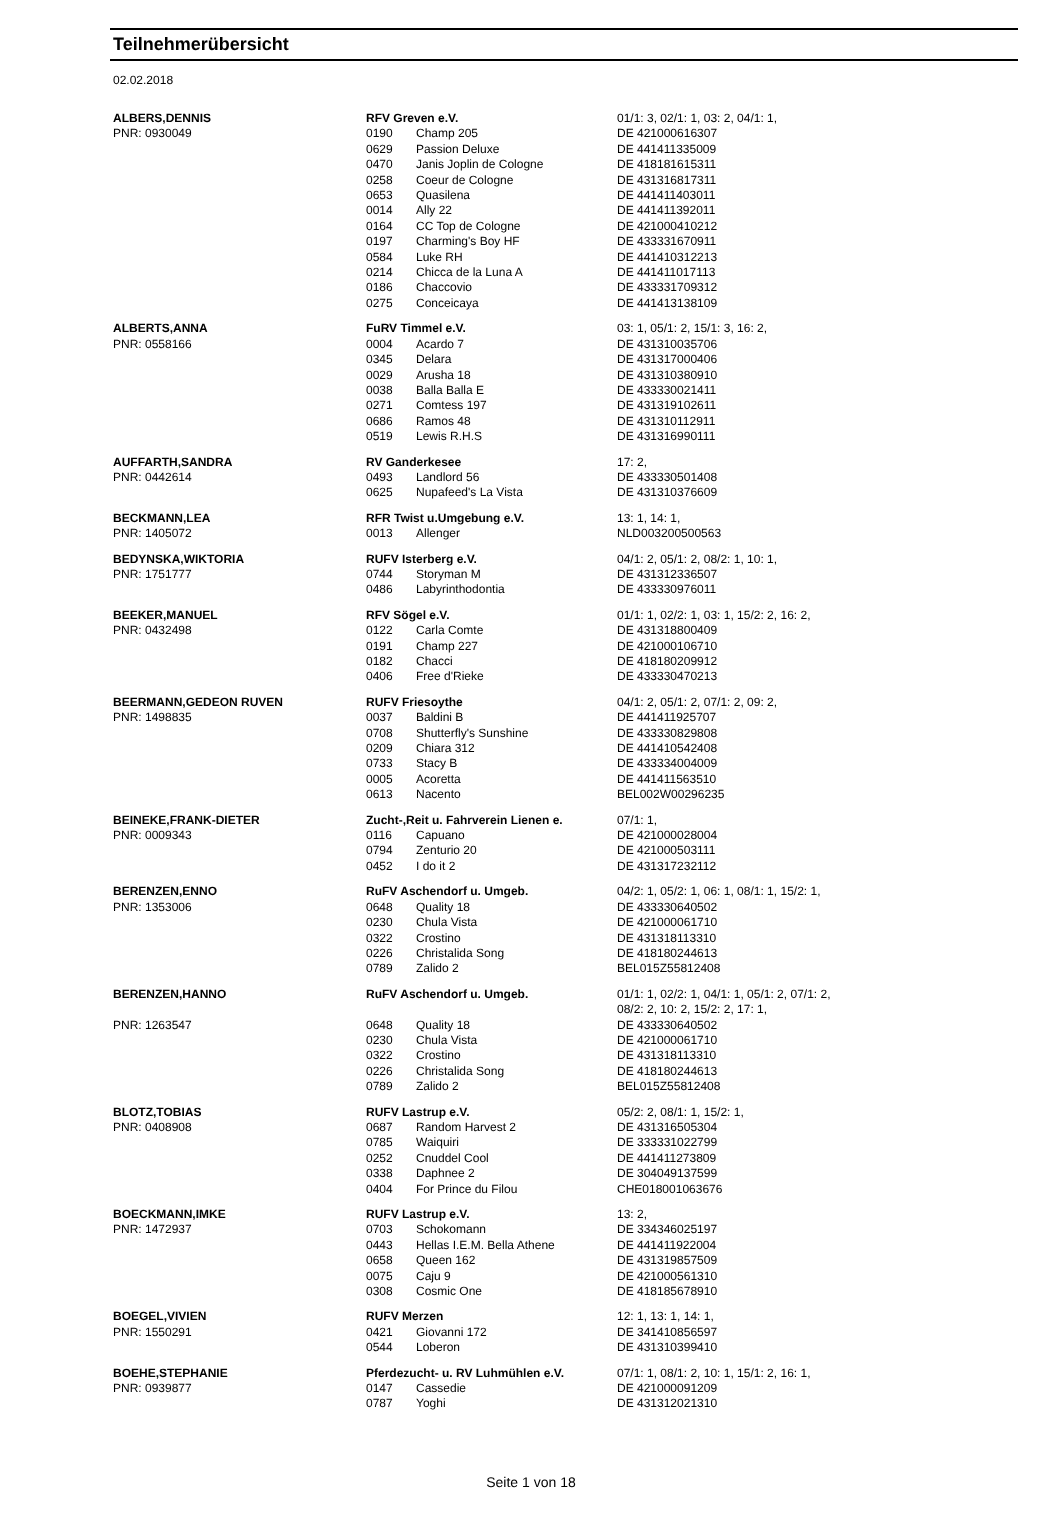Teilnehmerübersicht
02.02.2018
| ALBERS,DENNIS | RFV Greven e.V. | | 01/1: 3, 02/1: 1, 03: 2, 04/1: 1, |
| PNR: 0930049 | 0190 | Champ 205 | DE 421000616307 |
| | 0629 | Passion Deluxe | DE 441411335009 |
| | 0470 | Janis Joplin de Cologne | DE 418181615311 |
| | 0258 | Coeur de Cologne | DE 431316817311 |
| | 0653 | Quasilena | DE 441411403011 |
| | 0014 | Ally 22 | DE 441411392011 |
| | 0164 | CC Top de Cologne | DE 421000410212 |
| | 0197 | Charming's Boy HF | DE 433331670911 |
| | 0584 | Luke RH | DE 441410312213 |
| | 0214 | Chicca de la Luna A | DE 441411017113 |
| | 0186 | Chaccovio | DE 433331709312 |
| | 0275 | Conceicaya | DE 441413138109 |
| ALBERTS,ANNA | FuRV Timmel e.V. | | 03: 1, 05/1: 2, 15/1: 3, 16: 2, |
| PNR: 0558166 | 0004 | Acardo 7 | DE 431310035706 |
| | 0345 | Delara | DE 431317000406 |
| | 0029 | Arusha 18 | DE 431310380910 |
| | 0038 | Balla Balla E | DE 433330021411 |
| | 0271 | Comtess 197 | DE 431319102611 |
| | 0686 | Ramos 48 | DE 431310112911 |
| | 0519 | Lewis R.H.S | DE 431316990111 |
| AUFFARTH,SANDRA | RV Ganderkesee | | 17: 2, |
| PNR: 0442614 | 0493 | Landlord 56 | DE 433330501408 |
| | 0625 | Nupafeed's La Vista | DE 431310376609 |
| BECKMANN,LEA | RFR Twist u.Umgebung e.V. | | 13: 1, 14: 1, |
| PNR: 1405072 | 0013 | Allenger | NLD003200500563 |
| BEDYNSKA,WIKTORIA | RUFV Isterberg e.V. | | 04/1: 2, 05/1: 2, 08/2: 1, 10: 1, |
| PNR: 1751777 | 0744 | Storyman M | DE 431312336507 |
| | 0486 | Labyrinthodontia | DE 433330976011 |
| BEEKER,MANUEL | RFV Sögel e.V. | | 01/1: 1, 02/2: 1, 03: 1, 15/2: 2, 16: 2, |
| PNR: 0432498 | 0122 | Carla Comte | DE 431318800409 |
| | 0191 | Champ 227 | DE 421000106710 |
| | 0182 | Chacci | DE 418180209912 |
| | 0406 | Free d'Rieke | DE 433330470213 |
| BEERMANN,GEDEON RUVEN | RUFV Friesoythe | | 04/1: 2, 05/1: 2, 07/1: 2, 09: 2, |
| PNR: 1498835 | 0037 | Baldini B | DE 441411925707 |
| | 0708 | Shutterfly's Sunshine | DE 433330829808 |
| | 0209 | Chiara 312 | DE 441410542408 |
| | 0733 | Stacy B | DE 433334004009 |
| | 0005 | Acoretta | DE 441411563510 |
| | 0613 | Nacento | BEL002W00296235 |
| BEINEKE,FRANK-DIETER | Zucht-,Reit u. Fahrverein Lienen e. | | 07/1: 1, |
| PNR: 0009343 | 0116 | Capuano | DE 421000028004 |
| | 0794 | Zenturio 20 | DE 421000503111 |
| | 0452 | I do it 2 | DE 431317232112 |
| BERENZEN,ENNO | RuFV Aschendorf u. Umgeb. | | 04/2: 1, 05/2: 1, 06: 1, 08/1: 1, 15/2: 1, |
| PNR: 1353006 | 0648 | Quality 18 | DE 433330640502 |
| | 0230 | Chula Vista | DE 421000061710 |
| | 0322 | Crostino | DE 431318113310 |
| | 0226 | Christalida Song | DE 418180244613 |
| | 0789 | Zalido 2 | BEL015Z55812408 |
| BERENZEN,HANNO | RuFV Aschendorf u. Umgeb. | | 01/1: 1, 02/2: 1, 04/1: 1, 05/1: 2, 07/1: 2, 08/2: 2, 10: 2, 15/2: 2, 17: 1, |
| PNR: 1263547 | 0648 | Quality 18 | DE 433330640502 |
| | 0230 | Chula Vista | DE 421000061710 |
| | 0322 | Crostino | DE 431318113310 |
| | 0226 | Christalida Song | DE 418180244613 |
| | 0789 | Zalido 2 | BEL015Z55812408 |
| BLOTZ,TOBIAS | RUFV Lastrup e.V. | | 05/2: 2, 08/1: 1, 15/2: 1, |
| PNR: 0408908 | 0687 | Random Harvest 2 | DE 431316505304 |
| | 0785 | Waiquiri | DE 333331022799 |
| | 0252 | Cnuddel Cool | DE 441411273809 |
| | 0338 | Daphnee 2 | DE 304049137599 |
| | 0404 | For Prince du Filou | CHE018001063676 |
| BOECKMANN,IMKE | RUFV Lastrup e.V. | | 13: 2, |
| PNR: 1472937 | 0703 | Schokomann | DE 334346025197 |
| | 0443 | Hellas I.E.M. Bella Athene | DE 441411922004 |
| | 0658 | Queen 162 | DE 431319857509 |
| | 0075 | Caju 9 | DE 421000561310 |
| | 0308 | Cosmic One | DE 418185678910 |
| BOEGEL,VIVIEN | RUFV Merzen | | 12: 1, 13: 1, 14: 1, |
| PNR: 1550291 | 0421 | Giovanni 172 | DE 341410856597 |
| | 0544 | Loberon | DE 431310399410 |
| BOEHE,STEPHANIE | Pferdezucht- u. RV Luhmühlen e.V. | | 07/1: 1, 08/1: 2, 10: 1, 15/1: 2, 16: 1, |
| PNR: 0939877 | 0147 | Cassedie | DE 421000091209 |
| | 0787 | Yoghi | DE 431312021310 |
Seite 1 von 18